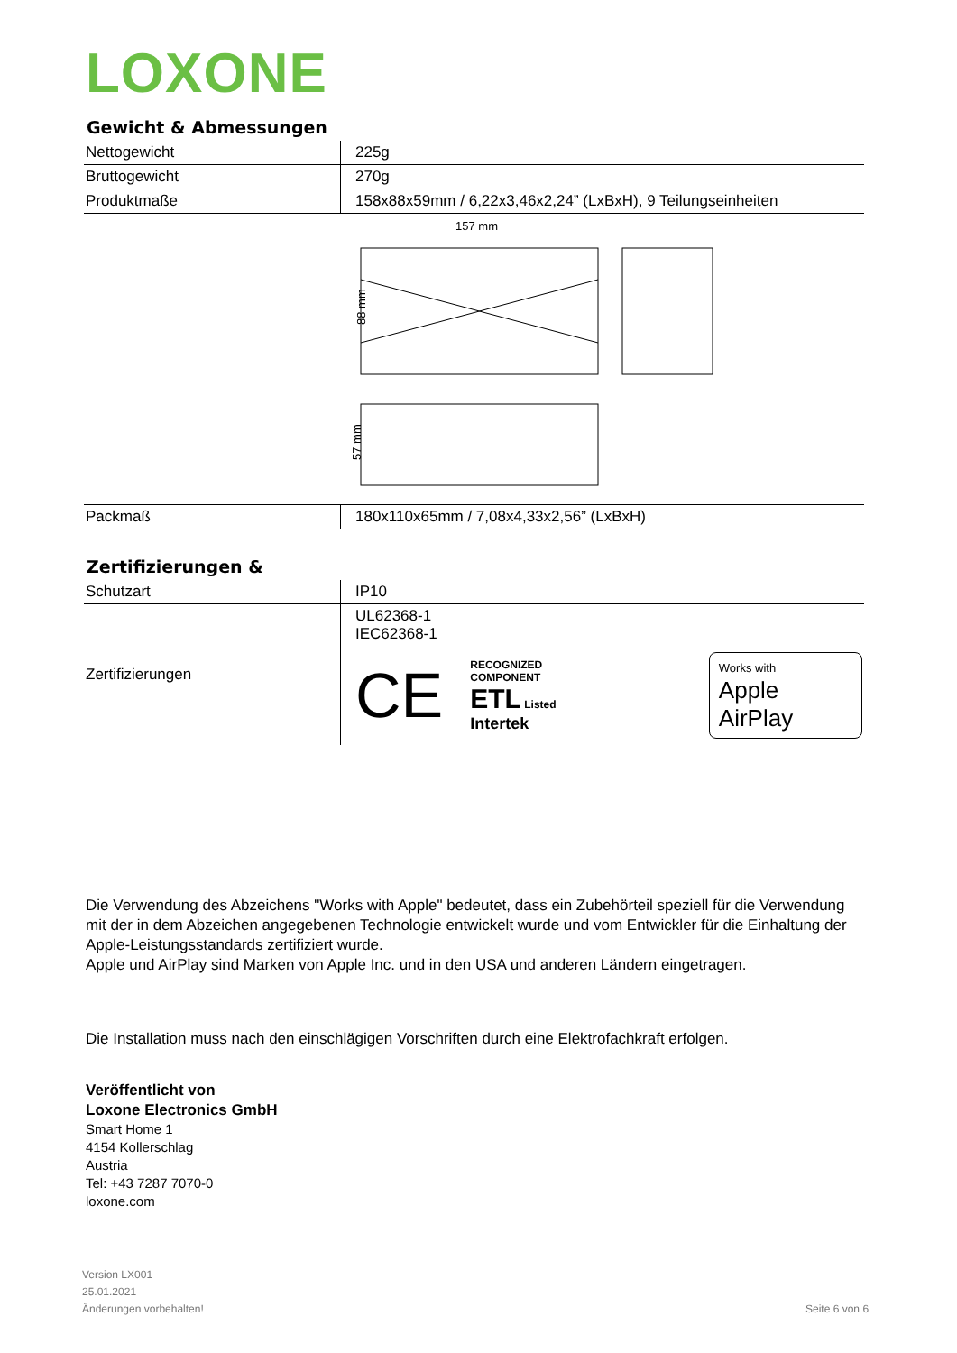LOXONE
Gewicht & Abmessungen
| Nettogewicht | 225g |
| Bruttogewicht | 270g |
| Produktmaße | 158x88x59mm / 6,22x3,46x2,24” (LxBxH), 9 Teilungseinheiten |
| | 157 mm 88 mm 57 mm |
| Packmaß | 180x110x65mm / 7,08x4,33x2,56” (LxBxH) |
Zertifizierungen &
| Schutzart | IP10 |
| Zertifizierungen | UL62368-1 IEC62368-1 CE RECOGNIZED COMPONENT ETL Listed Intertek Works with Apple AirPlay |
Die Verwendung des Abzeichens "Works with Apple" bedeutet, dass ein Zubehörteil speziell für die Verwendung mit der in dem Abzeichen angegebenen Technologie entwickelt wurde und vom Entwickler für die Einhaltung der Apple-Leistungsstandards zertifiziert wurde.
Apple und AirPlay sind Marken von Apple Inc. und in den USA und anderen Ländern eingetragen.
Die Installation muss nach den einschlägigen Vorschriften durch eine Elektrofachkraft erfolgen.
Veröffentlicht von
Loxone Electronics GmbH
Smart Home 1
4154 Kollerschlag
Austria
Tel: +43 7287 7070-0
loxone.com
Version LX001
25.01.2021
Änderungen vorbehalten!
Seite 6 von 6